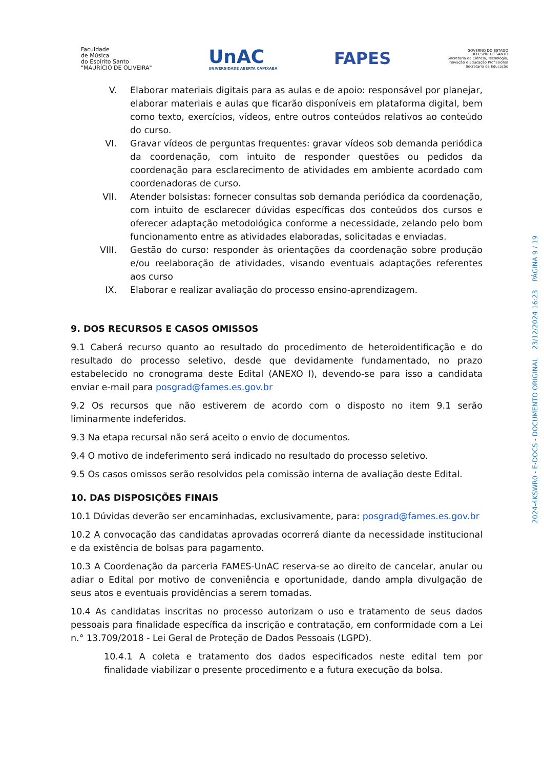Faculdade
de Música
do Espírito Santo
"MAURÍCIO DE OLIVEIRA"
UnAC
UNIVERSIDADE ABERTA CAPIXABA
FAPES
GOVERNO DO ESTADO
DO ESPÍRITO SANTO
Secretaria da Ciência, Tecnologia,
Inovação e Educação Profissional
Secretaria da Educação
V. Elaborar materiais digitais para as aulas e de apoio: responsável por planejar, elaborar materiais e aulas que ficarão disponíveis em plataforma digital, bem como texto, exercícios, vídeos, entre outros conteúdos relativos ao conteúdo do curso.
VI. Gravar vídeos de perguntas frequentes: gravar vídeos sob demanda periódica da coordenação, com intuito de responder questões ou pedidos da coordenação para esclarecimento de atividades em ambiente acordado com coordenadoras de curso.
VII. Atender bolsistas: fornecer consultas sob demanda periódica da coordenação, com intuito de esclarecer dúvidas específicas dos conteúdos dos cursos e oferecer adaptação metodológica conforme a necessidade, zelando pelo bom funcionamento entre as atividades elaboradas, solicitadas e enviadas.
VIII. Gestão do curso: responder às orientações da coordenação sobre produção e/ou reelaboração de atividades, visando eventuais adaptações referentes aos curso
IX. Elaborar e realizar avaliação do processo ensino-aprendizagem.
9. DOS RECURSOS E CASOS OMISSOS
9.1 Caberá recurso quanto ao resultado do procedimento de heteroidentificação e do resultado do processo seletivo, desde que devidamente fundamentado, no prazo estabelecido no cronograma deste Edital (ANEXO I), devendo-se para isso a candidata enviar e-mail para posgrad@fames.es.gov.br
9.2 Os recursos que não estiverem de acordo com o disposto no item 9.1 serão liminarmente indeferidos.
9.3 Na etapa recursal não será aceito o envio de documentos.
9.4 O motivo de indeferimento será indicado no resultado do processo seletivo.
9.5 Os casos omissos serão resolvidos pela comissão interna de avaliação deste Edital.
10. DAS DISPOSIÇÕES FINAIS
10.1 Dúvidas deverão ser encaminhadas, exclusivamente, para: posgrad@fames.es.gov.br
10.2 A convocação das candidatas aprovadas ocorrerá diante da necessidade institucional e da existência de bolsas para pagamento.
10.3 A Coordenação da parceria FAMES-UnAC reserva-se ao direito de cancelar, anular ou adiar o Edital por motivo de conveniência e oportunidade, dando ampla divulgação de seus atos e eventuais providências a serem tomadas.
10.4 As candidatas inscritas no processo autorizam o uso e tratamento de seus dados pessoais para finalidade específica da inscrição e contratação, em conformidade com a Lei n.° 13.709/2018 - Lei Geral de Proteção de Dados Pessoais (LGPD).
10.4.1 A coleta e tratamento dos dados especificados neste edital tem por finalidade viabilizar o presente procedimento e a futura execução da bolsa.
2024-4KSWR0 - E-DOCS - DOCUMENTO ORIGINAL 23/12/2024 16:23 PÁGINA 9 / 19